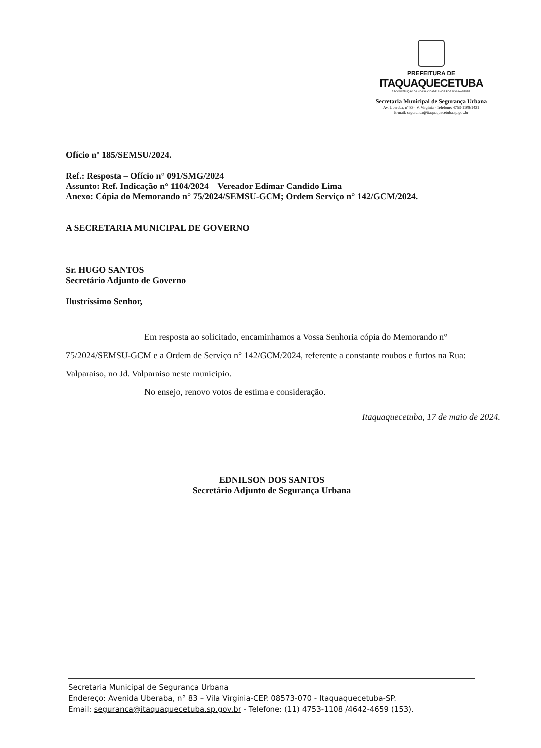PREFEITURA DE
ITAQUAQUECETUBA
RECONSTRUÇÃO DA NOSSA CIDADE. AMOR POR NOSSA GENTE.
Secretaria Municipal de Segurança Urbana
Av. Uberaba, nº 83– V. Virginia - Telefone: 4753-1108/1421
E-mail: seguranca@itaquaquecetuba.sp.gov.br
Ofício nº 185/SEMSU/2024.
Ref.: Resposta – Ofício n° 091/SMG/2024
Assunto: Ref. Indicação n° 1104/2024 – Vereador Edimar Candido Lima
Anexo: Cópia do Memorando n° 75/2024/SEMSU-GCM; Ordem Serviço n° 142/GCM/2024.
A SECRETARIA MUNICIPAL DE GOVERNO
Sr. HUGO SANTOS
Secretário Adjunto de Governo
Ilustríssimo Senhor,
Em resposta ao solicitado, encaminhamos a Vossa Senhoria cópia do Memorando n° 75/2024/SEMSU-GCM e a Ordem de Serviço n° 142/GCM/2024, referente a constante roubos e furtos na Rua: Valparaiso, no Jd. Valparaiso neste municipio.
No ensejo, renovo votos de estima e consideração.
Itaquaquecetuba, 17 de maio de 2024.
EDNILSON DOS SANTOS
Secretário Adjunto de Segurança Urbana
Secretaria Municipal de Segurança Urbana
Endereço: Avenida Uberaba, n° 83 – Vila Virginia-CEP. 08573-070 - Itaquaquecetuba-SP.
Email: seguranca@itaquaquecetuba.sp.gov.br - Telefone: (11) 4753-1108 /4642-4659 (153).